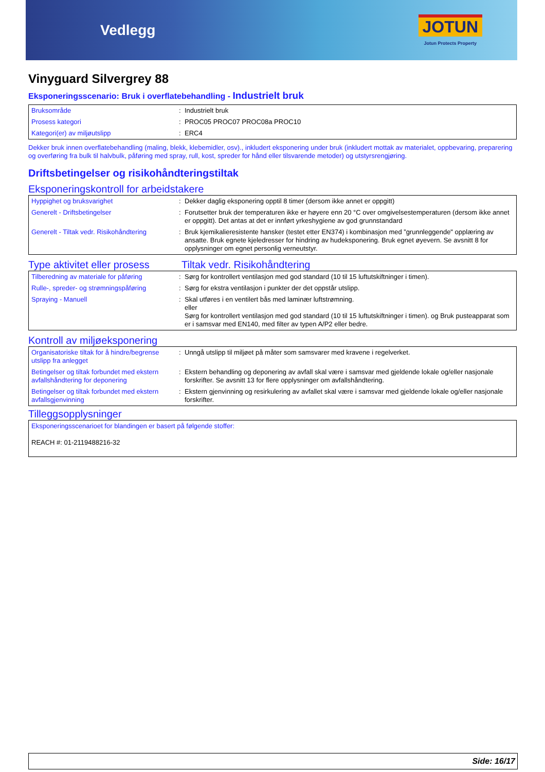Vedlegg
JOTUN
Jotun Protects Property
Vinyguard Silvergrey 88
Eksponeringsscenario: Bruk i overflatebehandling - Industrielt bruk
| Bruksområde | : | Industrielt bruk |
| Prosess kategori | : | PROC05 PROC07 PROC08a PROC10 |
| Kategori(er) av miljøutslipp | : | ERC4 |
Dekker bruk innen overflatebehandling (maling, blekk, klebemidler, osv)., inkludert eksponering under bruk (inkludert mottak av materialet, oppbevaring, preparering og overføring fra bulk til halvbulk, påføring med spray, rull, kost, spreder for hånd eller tilsvarende metoder) og utstyrsrengjøring.
Driftsbetingelser og risikohåndteringstiltak
Eksponeringskontroll for arbeidstakere
| Hyppighet og bruksvarighet | : | Dekker daglig eksponering opptil 8 timer (dersom ikke annet er oppgitt) |
| Generelt - Driftsbetingelser | : | Forutsetter bruk der temperaturen ikke er høyere enn 20 °C over omgivelsestemperaturen (dersom ikke annet er oppgitt). Det antas at det er innført yrkeshygiene av god grunnstandard |
| Generelt - Tiltak vedr. Risikohåndtering | : | Bruk kjemikalieresistente hansker (testet etter EN374) i kombinasjon med ”grunnleggende" opplæring av ansatte. Bruk egnete kjeledresser for hindring av hudeksponering. Bruk egnet øyevern. Se avsnitt 8 for opplysninger om egnet personlig verneutstyr. |
Type aktivitet eller prosess
Tiltak vedr. Risikohåndtering
| Tilberedning av materiale for påføring | : | Sørg for kontrollert ventilasjon med god standard (10 til 15 luftutskiftninger i timen). |
| Rulle-, spreder- og strømningspåføring | : | Sørg for ekstra ventilasjon i punkter der det oppstår utslipp. |
| Spraying - Manuell | : | Skal utføres i en ventilert bås med laminær luftstrømning. eller Sørg for kontrollert ventilasjon med god standard (10 til 15 luftutskiftninger i timen). og Bruk pusteapparat som er i samsvar med EN140, med filter av typen A/P2 eller bedre. |
Kontroll av miljøeksponering
| Organisatoriske tiltak for å hindre/begrense utslipp fra anlegget | : | Unngå utslipp til miljøet på måter som samsvarer med kravene i regelverket. |
| Betingelser og tiltak forbundet med ekstern avfallshåndtering for deponering | : | Ekstern behandling og deponering av avfall skal være i samsvar med gjeldende lokale og/eller nasjonale forskrifter. Se avsnitt 13 for flere opplysninger om avfallshåndtering. |
| Betingelser og tiltak forbundet med ekstern avfallsgjenvinning | : | Ekstern gjenvinning og resirkulering av avfallet skal være i samsvar med gjeldende lokale og/eller nasjonale forskrifter. |
Tilleggsopplysninger
| Eksponeringsscenarioet for blandingen er basert på følgende stoffer: REACH #: 01-2119488216-32 |
Side: 16/17